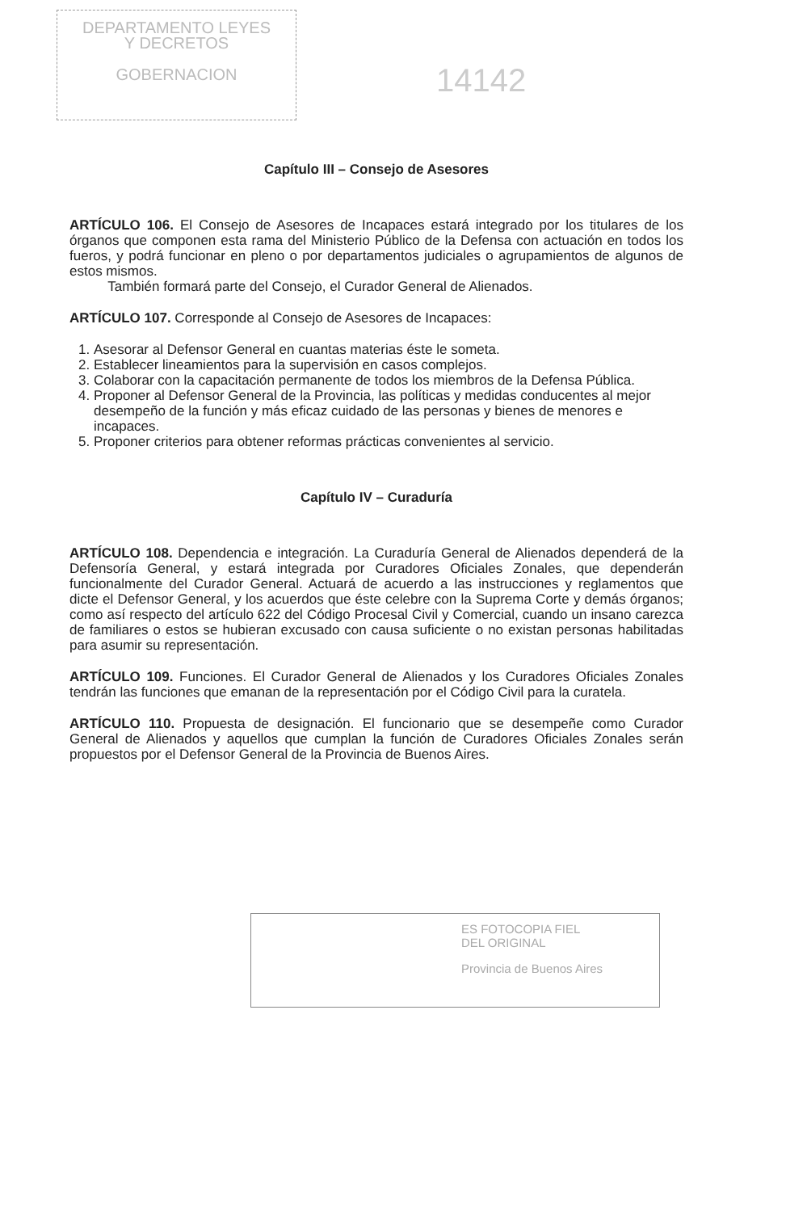DEPARTAMENTO LEYES
Y DECRETOS
GOBERNACION
14142
Capítulo III – Consejo de Asesores
ARTÍCULO 106. El Consejo de Asesores de Incapaces estará integrado por los titulares de los órganos que componen esta rama del Ministerio Público de la Defensa con actuación en todos los fueros, y podrá funcionar en pleno o por departamentos judiciales o agrupamientos de algunos de estos mismos.
También formará parte del Consejo, el Curador General de Alienados.
ARTÍCULO 107. Corresponde al Consejo de Asesores de Incapaces:
1. Asesorar al Defensor General en cuantas materias éste le someta.
2. Establecer lineamientos para la supervisión en casos complejos.
3. Colaborar con la capacitación permanente de todos los miembros de la Defensa Pública.
4. Proponer al Defensor General de la Provincia, las políticas y medidas conducentes al mejor desempeño de la función y más eficaz cuidado de las personas y bienes de menores e incapaces.
5. Proponer criterios para obtener reformas prácticas convenientes al servicio.
Capítulo IV – Curaduría
ARTÍCULO 108. Dependencia e integración. La Curaduría General de Alienados dependerá de la Defensoría General, y estará integrada por Curadores Oficiales Zonales, que dependerán funcionalmente del Curador General. Actuará de acuerdo a las instrucciones y reglamentos que dicte el Defensor General, y los acuerdos que éste celebre con la Suprema Corte y demás órganos; como así respecto del artículo 622 del Código Procesal Civil y Comercial, cuando un insano carezca de familiares o estos se hubieran excusado con causa suficiente o no existan personas habilitadas para asumir su representación.
ARTÍCULO 109. Funciones. El Curador General de Alienados y los Curadores Oficiales Zonales tendrán las funciones que emanan de la representación por el Código Civil para la curatela.
ARTÍCULO 110. Propuesta de designación. El funcionario que se desempeñe como Curador General de Alienados y aquellos que cumplan la función de Curadores Oficiales Zonales serán propuestos por el Defensor General de la Provincia de Buenos Aires.
ES FOTOCOPIA FIEL
DEL ORIGINAL
Provincia de Buenos Aires